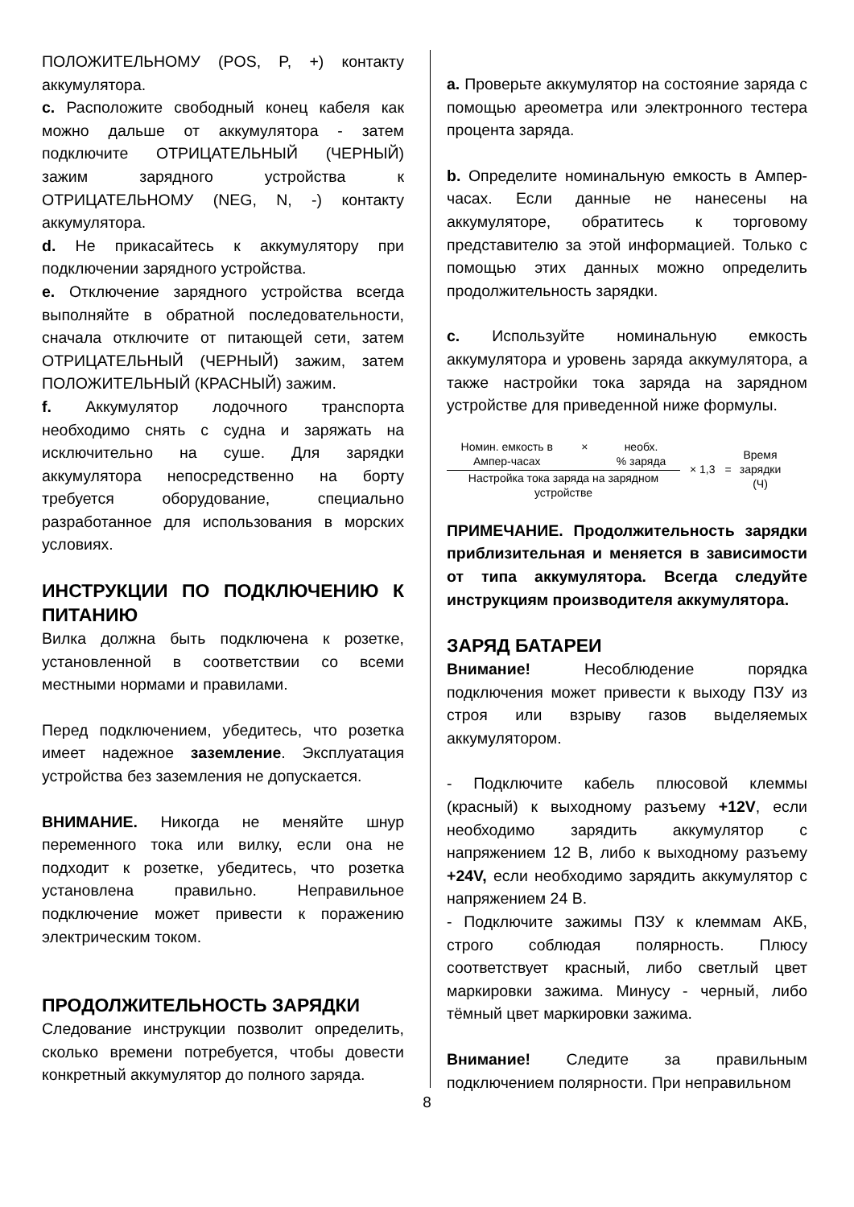ПОЛОЖИТЕЛЬНОМУ (POS, P, +) контакту аккумулятора.
c. Расположите свободный конец кабеля как можно дальше от аккумулятора - затем подключите ОТРИЦАТЕЛЬНЫЙ (ЧЕРНЫЙ) зажим зарядного устройства к ОТРИЦАТЕЛЬНОМУ (NEG, N, -) контакту аккумулятора.
d. Не прикасайтесь к аккумулятору при подключении зарядного устройства.
e. Отключение зарядного устройства всегда выполняйте в обратной последовательности, сначала отключите от питающей сети, затем ОТРИЦАТЕЛЬНЫЙ (ЧЕРНЫЙ) зажим, затем ПОЛОЖИТЕЛЬНЫЙ (КРАСНЫЙ) зажим.
f. Аккумулятор лодочного транспорта необходимо снять с судна и заряжать на исключительно на суше. Для зарядки аккумулятора непосредственно на борту требуется оборудование, специально разработанное для использования в морских условиях.
ИНСТРУКЦИИ ПО ПОДКЛЮЧЕНИЮ К ПИТАНИЮ
Вилка должна быть подключена к розетке, установленной в соответствии со всеми местными нормами и правилами.
Перед подключением, убедитесь, что розетка имеет надежное заземление. Эксплуатация устройства без заземления не допускается.
ВНИМАНИЕ. Никогда не меняйте шнур переменного тока или вилку, если она не подходит к розетке, убедитесь, что розетка установлена правильно. Неправильное подключение может привести к поражению электрическим током.
ПРОДОЛЖИТЕЛЬНОСТЬ ЗАРЯДКИ
Следование инструкции позволит определить, сколько времени потребуется, чтобы довести конкретный аккумулятор до полного заряда.
a. Проверьте аккумулятор на состояние заряда с помощью ареометра или электронного тестера процента заряда.
b. Определите номинальную емкость в Ампер-часах. Если данные не нанесены на аккумуляторе, обратитесь к торговому представителю за этой информацией. Только с помощью этих данных можно определить продолжительность зарядки.
c. Используйте номинальную емкость аккумулятора и уровень заряда аккумулятора, а также настройки тока заряда на зарядном устройстве для приведенной ниже формулы.
Номин. емкость в
Ампер-часах × необх.
% заряда
Настройка тока заряда на зарядном устройстве
× 1,3 = Время
зарядки
(Ч)
ПРИМЕЧАНИЕ. Продолжительность зарядки приблизительная и меняется в зависимости от типа аккумулятора. Всегда следуйте инструкциям производителя аккумулятора.
ЗАРЯД БАТАРЕИ
Внимание! Несоблюдение порядка подключения может привести к выходу ПЗУ из строя или взрыву газов выделяемых аккумулятором.
- Подключите кабель плюсовой клеммы (красный) к выходному разъему +12V, если необходимо зарядить аккумулятор с напряжением 12 В, либо к выходному разъему +24V, если необходимо зарядить аккумулятор с напряжением 24 В.
- Подключите зажимы ПЗУ к клеммам АКБ, строго соблюдая полярность. Плюсу соответствует красный, либо светлый цвет маркировки зажима. Минусу - черный, либо тёмный цвет маркировки зажима.
Внимание! Следите за правильным подключением полярности. При неправильном
8